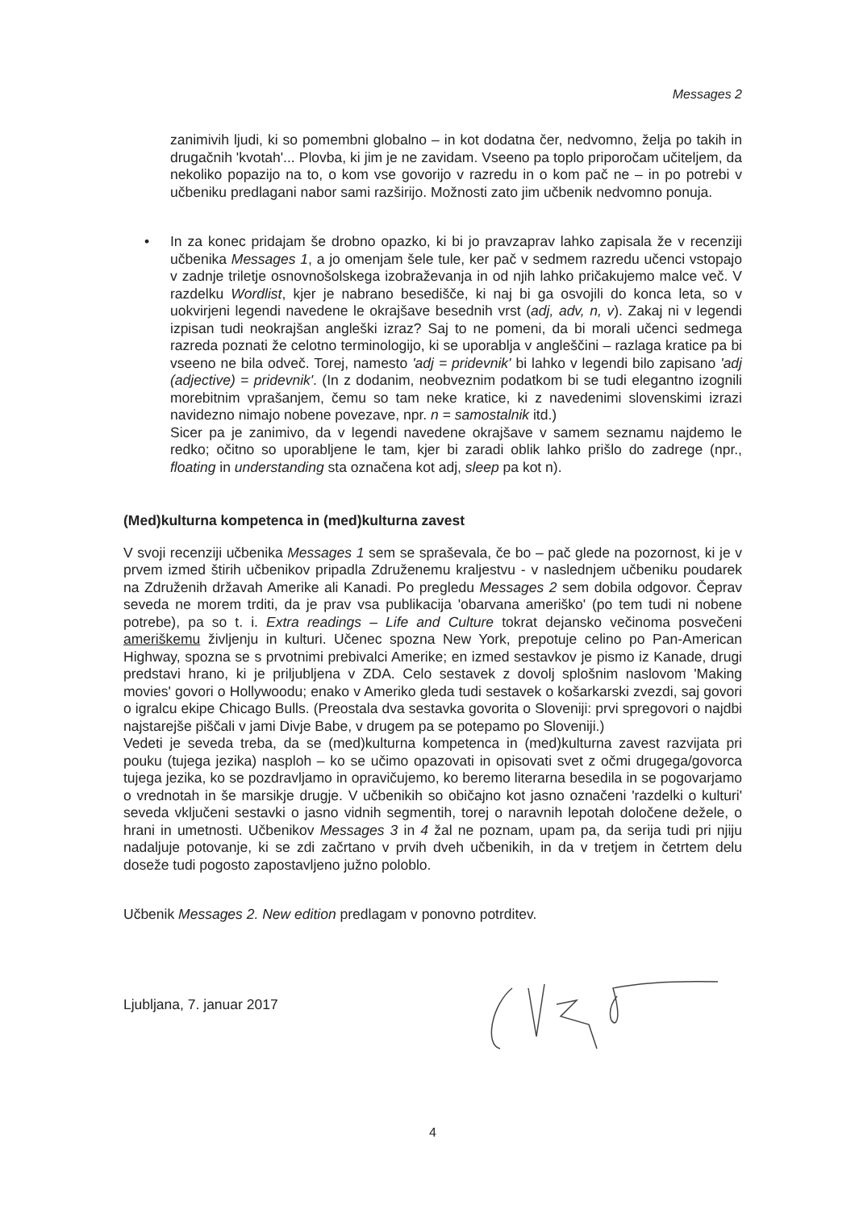Messages 2
zanimivih ljudi, ki so pomembni globalno – in kot dodatna čer, nedvomno, želja po takih in drugačnih 'kvotah'... Plovba, ki jim je ne zavidam. Vseeno pa toplo priporočam učiteljem, da nekoliko popazijo na to, o kom vse govorijo v razredu in o kom pač ne – in po potrebi v učbeniku predlagani nabor sami razširijo. Možnosti zato jim učbenik nedvomno ponuja.
• In za konec pridajam še drobno opazko, ki bi jo pravzaprav lahko zapisala že v recenziji učbenika Messages 1, a jo omenjam šele tule, ker pač v sedmem razredu učenci vstopajo v zadnje triletje osnovnošolskega izobraževanja in od njih lahko pričakujemo malce več. V razdelku Wordlist, kjer je nabrano besedišče, ki naj bi ga osvojili do konca leta, so v uokvirjeni legendi navedene le okrajšave besednih vrst (adj, adv, n, v). Zakaj ni v legendi izpisan tudi neokrajšan angleški izraz? Saj to ne pomeni, da bi morali učenci sedmega razreda poznati že celotno terminologijo, ki se uporablja v angleščini – razlaga kratice pa bi vseeno ne bila odveč. Torej, namesto 'adj = pridevnik' bi lahko v legendi bilo zapisano 'adj (adjective) = pridevnik'. (In z dodanim, neobveznim podatkom bi se tudi elegantno izognili morebitnim vprašanjem, čemu so tam neke kratice, ki z navedenimi slovenskimi izrazi navidezno nimajo nobene povezave, npr. n = samostalnik itd.)
Sicer pa je zanimivo, da v legendi navedene okrajšave v samem seznamu najdemo le redko; očitno so uporabljene le tam, kjer bi zaradi oblik lahko prišlo do zadrege (npr., floating in understanding sta označena kot adj, sleep pa kot n).
(Med)kulturna kompetenca in (med)kulturna zavest
V svoji recenziji učbenika Messages 1 sem se spraševala, če bo – pač glede na pozornost, ki je v prvem izmed štirih učbenikov pripadla Združenemu kraljestvu - v naslednjem učbeniku poudarek na Združenih državah Amerike ali Kanadi. Po pregledu Messages 2 sem dobila odgovor. Čeprav seveda ne morem trditi, da je prav vsa publikacija 'obarvana ameriško' (po tem tudi ni nobene potrebe), pa so t. i. Extra readings – Life and Culture tokrat dejansko večinoma posvečeni ameriškemu življenju in kulturi. Učenec spozna New York, prepotuje celino po Pan-American Highway, spozna se s prvotnimi prebivalci Amerike; en izmed sestavkov je pismo iz Kanade, drugi predstavi hrano, ki je priljubljena v ZDA. Celo sestavek z dovolj splošnim naslovom 'Making movies' govori o Hollywoodu; enako v Ameriko gleda tudi sestavek o košarkarski zvezdi, saj govori o igralcu ekipe Chicago Bulls. (Preostala dva sestavka govorita o Sloveniji: prvi spregovori o najdbi najstarejše piščali v jami Divje Babe, v drugem pa se potepamo po Sloveniji.)
Vedeti je seveda treba, da se (med)kulturna kompetenca in (med)kulturna zavest razvijata pri pouku (tujega jezika) nasploh – ko se učimo opazovati in opisovati svet z očmi drugega/govorca tujega jezika, ko se pozdravljamo in opravičujemo, ko beremo literarna besedila in se pogovarjamo o vrednotah in še marsikje drugje. V učbenikih so običajno kot jasno označeni 'razdelki o kulturi' seveda vključeni sestavki o jasno vidnih segmentih, torej o naravnih lepotah določene dežele, o hrani in umetnosti. Učbenikov Messages 3 in 4 žal ne poznam, upam pa, da serija tudi pri njiju nadaljuje potovanje, ki se zdi začrtano v prvih dveh učbenikih, in da v tretjem in četrtem delu doseže tudi pogosto zapostavljeno južno poloblo.
Učbenik Messages 2. New edition predlagam v ponovno potrditev.
Ljubljana, 7. januar 2017
4